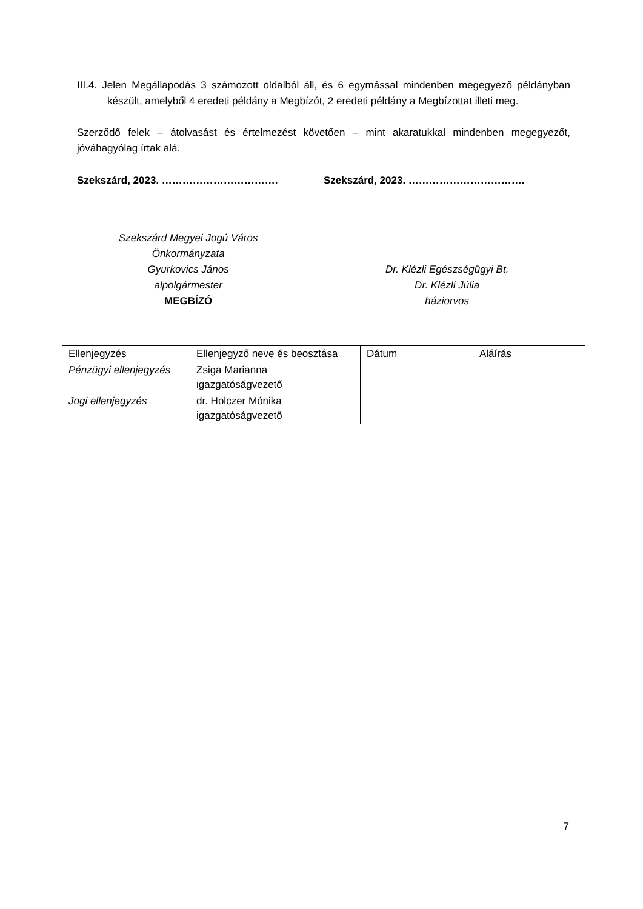III.4. Jelen Megállapodás 3 számozott oldalból áll, és 6 egymással mindenben megegyező példányban készült, amelyből 4 eredeti példány a Megbízót, 2 eredeti példány a Megbízottat illeti meg.
Szerződő felek – átolvasást és értelmezést követően – mint akaratukkal mindenben megegyezőt, jóváhagyólag írtak alá.
Szekszárd, 2023. ……………………………. Szekszárd, 2023. …………………………….
Szekszárd Megyei Jogú Város
Önkormányzata
Gyurkovics János
alpolgármester
MEGBÍZÓ
Dr. Klézli Egészségügyi Bt.
Dr. Klézli Júlia
háziorvos
| Ellenjegyzés | Ellenjegyző neve és beosztása | Dátum | Aláírás |
| --- | --- | --- | --- |
| Pénzügyi ellenjegyzés | Zsiga Marianna igazgatóságvezető | | |
| Jogi ellenjegyzés | dr. Holczer Mónika igazgatóságvezető | | |
7